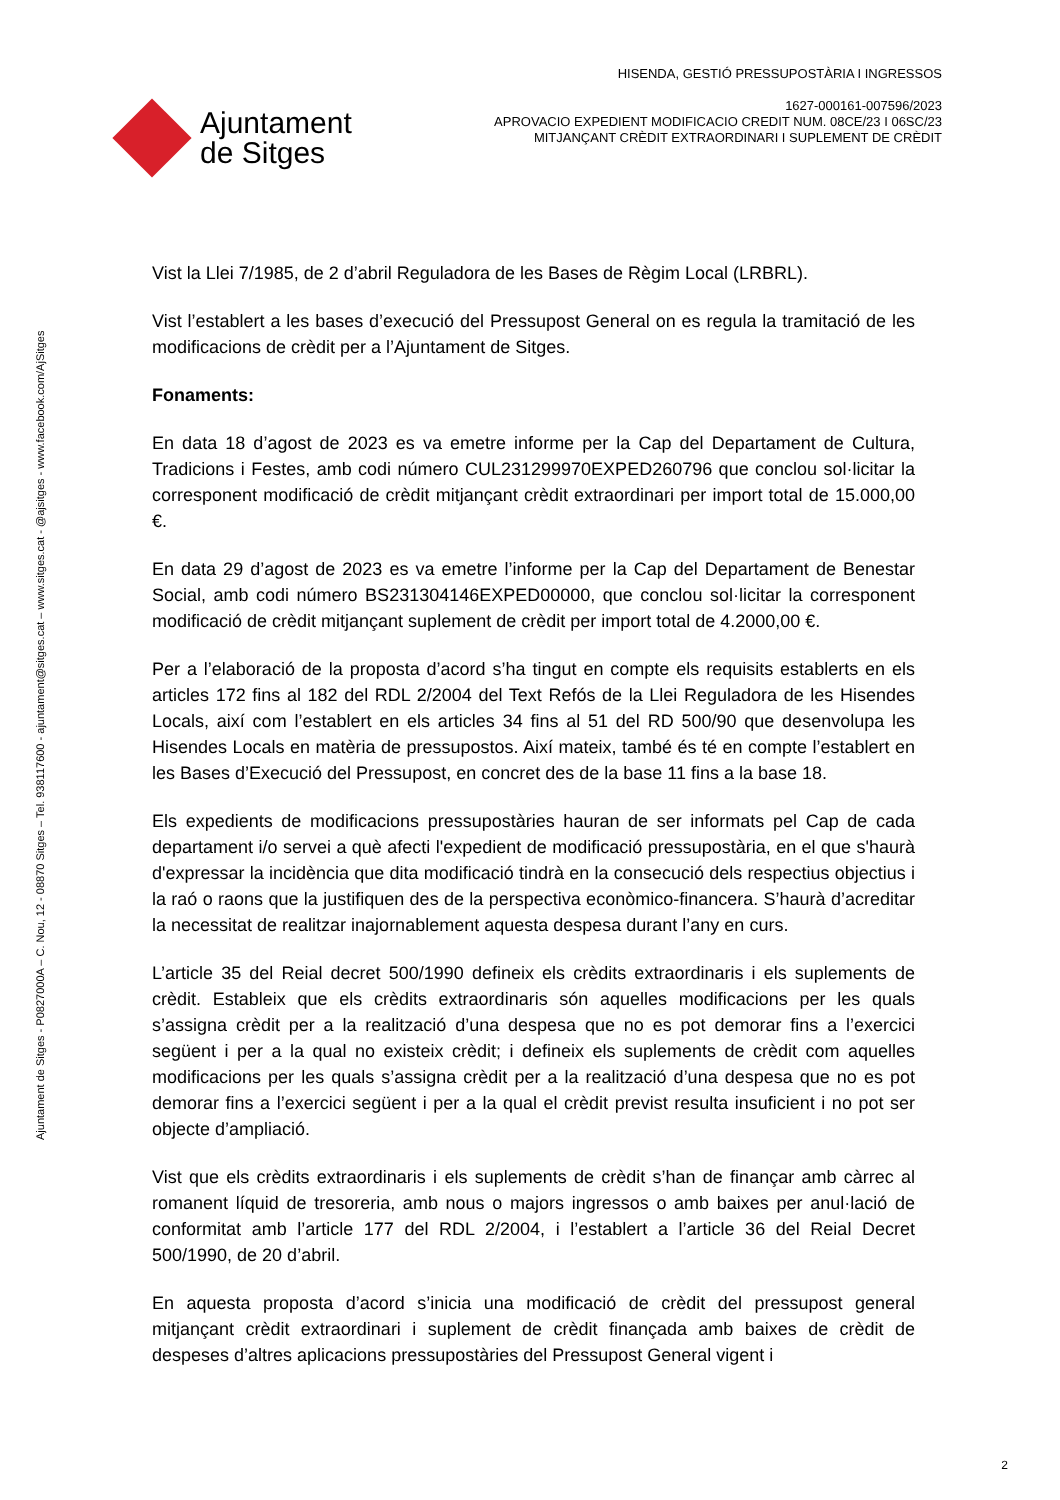Ajuntament
de Sitges
HISENDA, GESTIÓ PRESSUPOSTÀRIA I INGRESSOS
1627-000161-007596/2023
APROVACIO EXPEDIENT MODIFICACIO CREDIT NUM. 08CE/23 I 06SC/23
MITJANÇANT CRÈDIT EXTRAORDINARI I SUPLEMENT DE CRÈDIT
Ajuntament de Sitges - P0827000A – C. Nou, 12 - 08870 Sitges – Tel. 938117600 - ajuntament@sitges.cat – www.sitges.cat - @ajsitges - www.facebook.com/AjSitges
Vist la Llei 7/1985, de 2 d’abril Reguladora de les Bases de Règim Local (LRBRL).
Vist l’establert a les bases d’execució del Pressupost General on es regula la tramitació de les modificacions de crèdit per a l’Ajuntament de Sitges.
Fonaments:
En data 18 d’agost de 2023 es va emetre informe per la Cap del Departament de Cultura, Tradicions i Festes, amb codi número CUL231299970EXPED260796 que conclou sol·licitar la corresponent modificació de crèdit mitjançant crèdit extraordinari per import total de 15.000,00 €.
En data 29 d’agost de 2023 es va emetre l’informe per la Cap del Departament de Benestar Social, amb codi número BS231304146EXPED00000, que conclou sol·licitar la corresponent modificació de crèdit mitjançant suplement de crèdit per import total de 4.2000,00 €.
Per a l’elaboració de la proposta d’acord s’ha tingut en compte els requisits establerts en els articles 172 fins al 182 del RDL 2/2004 del Text Refós de la Llei Reguladora de les Hisendes Locals, així com l’establert en els articles 34 fins al 51 del RD 500/90 que desenvolupa les Hisendes Locals en matèria de pressupostos. Així mateix, també és té en compte l’establert en les Bases d’Execució del Pressupost, en concret des de la base 11 fins a la base 18.
Els expedients de modificacions pressupostàries hauran de ser informats pel Cap de cada departament i/o servei a què afecti l'expedient de modificació pressupostària, en el que s'haurà d'expressar la incidència que dita modificació tindrà en la consecució dels respectius objectius i la raó o raons que la justifiquen des de la perspectiva econòmico-financera. S’haurà d’acreditar la necessitat de realitzar inajornablement aquesta despesa durant l’any en curs.
L’article 35 del Reial decret 500/1990 defineix els crèdits extraordinaris i els suplements de crèdit. Estableix que els crèdits extraordinaris són aquelles modificacions per les quals s’assigna crèdit per a la realització d’una despesa que no es pot demorar fins a l’exercici següent i per a la qual no existeix crèdit; i defineix els suplements de crèdit com aquelles modificacions per les quals s’assigna crèdit per a la realització d’una despesa que no es pot demorar fins a l’exercici següent i per a la qual el crèdit previst resulta insuficient i no pot ser objecte d’ampliació.
Vist que els crèdits extraordinaris i els suplements de crèdit s’han de finançar amb càrrec al romanent líquid de tresoreria, amb nous o majors ingressos o amb baixes per anul·lació de conformitat amb l’article 177 del RDL 2/2004, i l’establert a l’article 36 del Reial Decret 500/1990, de 20 d’abril.
En aquesta proposta d’acord s’inicia una modificació de crèdit del pressupost general mitjançant crèdit extraordinari i suplement de crèdit finançada amb baixes de crèdit de despeses d’altres aplicacions pressupostàries del Pressupost General vigent i
2